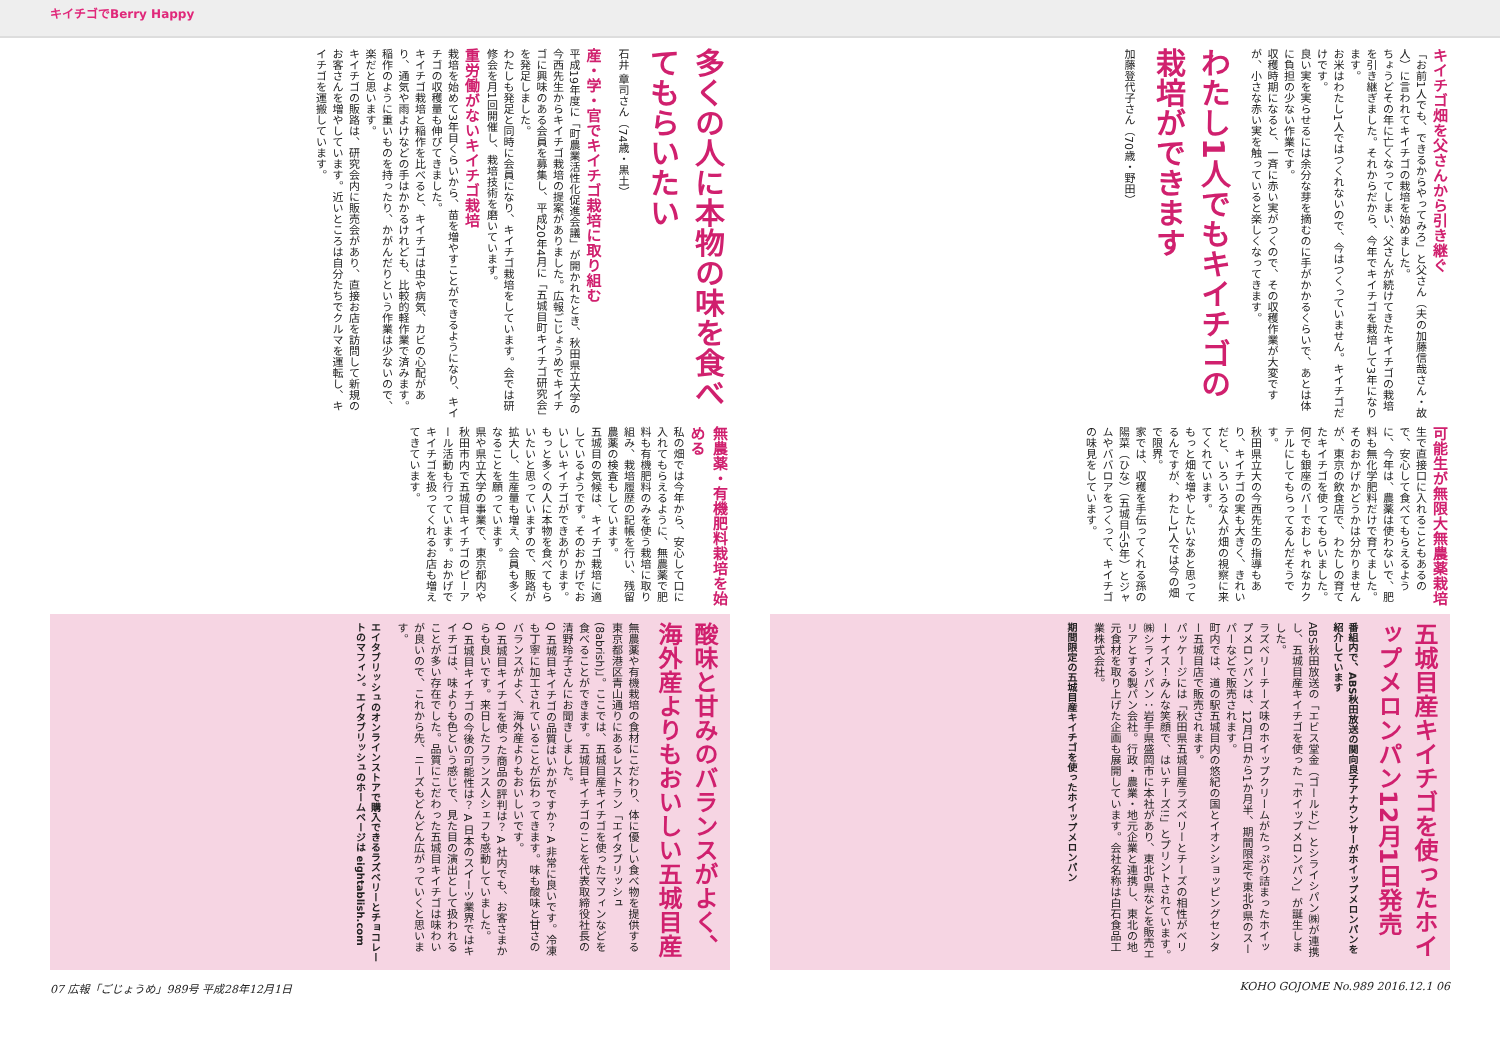キイチゴでBerry Happy
多くの人に本物の味を食べてもらいたい
石井 章司さん（74歳・黒土）
産・学・官でキイチゴ栽培に取り組む
平成19年度に「町農業活性化促進会議」が開かれたとき、秋田県立大学の今西先生からキイチゴ栽培の提案がありました。広報ごじょうめでキイチゴに興味のある会員を募集し、平成20年4月に「五城目町キイチゴ研究会」を発足しました。
わたしも発足と同時に会員になり、キイチゴ栽培をしています。会では研修会を月1回開催し、栽培技術を磨いています。
重労働がないキイチゴ栽培
栽培を始めて3年目くらいから、苗を増やすことができるようになり、キイチゴの収穫量も伸びてきました。
キイチゴ栽培と稲作を比べると、キイチゴは虫や病気、カビの心配があり、通気や雨よけなどの手はかかるけれども、比較的軽作業で済みます。稲作のように重いものを持ったり、かがんだりという作業は少ないので、楽だと思います。
キイチゴの販路は、研究会内に販売会があり、直接お店を訪問して新規のお客さんを増やしています。近いところは自分たちでクルマを運転し、キイチゴを運搬しています。
無農薬・有機肥料栽培を始める
私の畑では今年から、安心して口に入れてもらえるように、無農薬で肥料も有機肥料のみを使う栽培に取り組み、栽培履歴の記帳を行い、残留農薬の検査もしています。
五城目の気候は、キイチゴ栽培に適しているようです。そのおかげでおいしいキイチゴができあがります。
もっと多くの人に本物を食べてもらいたいと思っていますので、販路が拡大し、生産量も増え、会員も多くなることを願っています。
県や県立大学の事業で、東京都内や秋田市内で五城目キイチゴのピーアール活動も行っています。おかげでキイチゴを扱ってくれるお店も増えてきています。
酸味と甘みのバランスがよく、海外産よりもおいしい五城目産
無農薬や有機栽培の食材にこだわり、体に優しい食べ物を提供する東京都港区青山通りにあるレストラン「エイタブリッシュ(8abrish)」。ここでは、五城目産キイチゴを使ったマフィンなどを食べることができます。五城目キイチゴのことを代表取締役社長の清野玲子さんにお聞きしました。
Q 五城目キイチゴの品質はいかがですか？ A 非常に良いです。冷凍も丁寧に加工されていることが伝わってきます。味も酸味と甘さのバランスがよく、海外産よりもおいしいです。
Q 五城目キイチゴを使った商品の評判は？ A 社内でも、お客さまからも良いです。来日したフランス人シェフも感動していました。
Q 五城目キイチゴの今後の可能性は？ A 日本のスイーツ業界ではキイチゴは、味よりも色という感じで、見た目の演出として扱われることが多い存在でした。品質にこだわった五城目キイチゴは味わいが良いので、これから先、ニーズもどんどん広がっていくと思います。
エイタブリッシュのオンラインストアで購入できるラズベリーとチョコレートのマフィン。エイタブリッシュのホームページは eightablish.com
キイチゴ畑を父さんから引き継ぐ
「お前1人でも、できるからやってみろ」と父さん（夫の加藤信哉さん・故人）に言われてキイチゴの栽培を始めました。
ちょうどその年に亡くなってしまい、父さんが続けてきたキイチゴの栽培を引き継ぎました。それからだから、今年でキイチゴを栽培して3年になります。
お米はわたし1人ではつくれないので、今はつくっていません。キイチゴだけです。
良い実を実らせるには余分な芽を摘むのに手がかかるくらいで、あとは体に負担の少ない作業です。
収穫時期になると、一斉に赤い実がつくので、その収穫作業が大変ですが、小さな赤い実を触っていると楽しくなってきます。
わたし1人でもキイチゴの栽培ができます
加藤登代子さん（70歳・野田）
可能生が無限大無農薬栽培
生で直接口に入れることもあるので、安心して食べてもらえるように、今年は、農薬は使わないで、肥料も無化学肥料だけで育てました。
そのおかげかどうかは分かりませんが、東京の飲食店で、わたしの育てたキイチゴを使ってもらいました。何でも銀座のバーでおしゃれなカクテルにしてもらってるんだそうです。
秋田県立大の今西先生の指導もあり、キイチゴの実も大きく、きれいだと、いろいろな人が畑の視察に来てくれています。
もっと畑を増やしたいなあと思ってるんですが、わたし1人では今の畑で限界。
家では、収穫を手伝ってくれる孫の陽菜（ひな）（五城目小5年）とジャムやババロアをつくって、キイチゴの味見をしています。
五城目産キイチゴを使ったホイップメロンパン12月1日発売
番組内で、ABS秋田放送の関向良子アナウンサーがホイップメロンパンを紹介しています
ABS秋田放送の「エビス堂金（ゴールド）」とシライシパン㈱が連携し、五城目産キイチゴを使った「ホイップメロンパン」が誕生しました。
ラズベリーチーズ味のホイップクリームがたっぷり詰まったホイップメロンパンは、12月1日から1か月半、期間限定で東北6県のスーパーなどで販売されます。
町内では、道の駅五城目内の悠紀の国とイオンショッピングセンター五城目店で販売されます。
パッケージには「秋田県五城目産ラズベリーとチーズの相性がベリーナイス！みんな笑顔で、はいチーズ!!」とプリントされています。
㈱シライシパン：岩手県盛岡市に本社があり、東北6県などを販売エリアとする製パン会社。行政・農業・地元企業と連携し、東北の地元食材を取り上げた企画も展開しています。会社名称は白石食品工業株式会社。
期間限定の五城目産キイチゴを使ったホイップメロンパン
07 広報「ごじょうめ」989号 平成28年12月1日 KOHO GOJOME No.989 2016.12.1 06